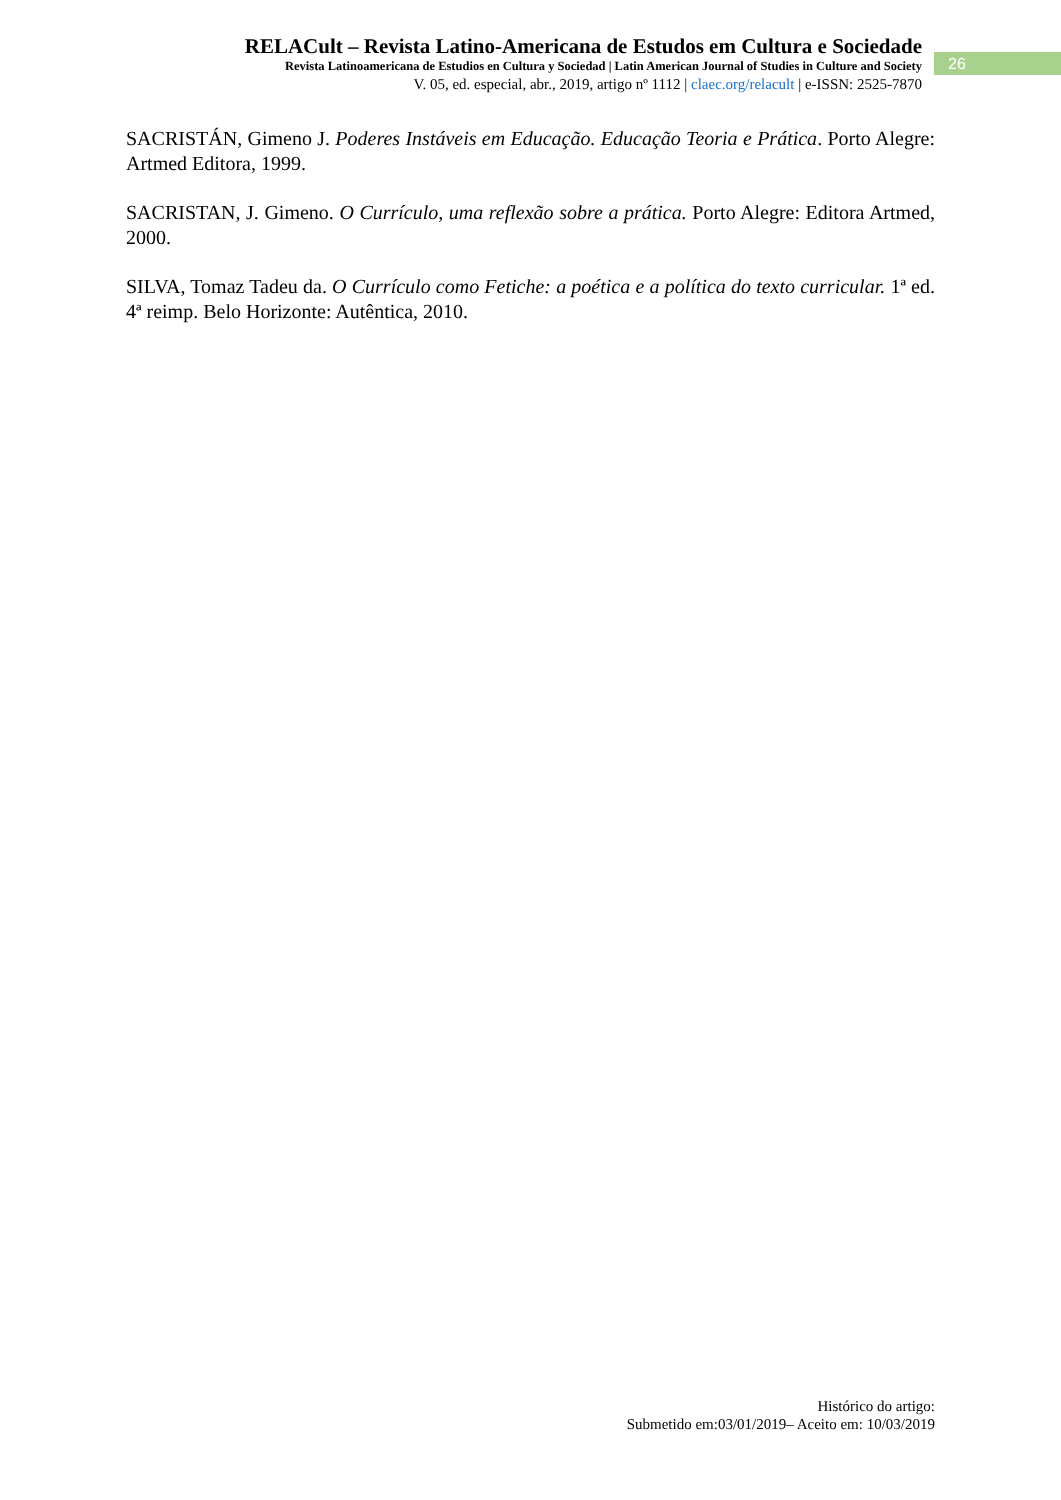RELACult – Revista Latino-Americana de Estudos em Cultura e Sociedade
Revista Latinoamericana de Estudios en Cultura y Sociedad | Latin American Journal of Studies in Culture and Society
V. 05, ed. especial, abr., 2019, artigo nº 1112 | claec.org/relacult | e-ISSN: 2525-7870
26
SACRISTÁN, Gimeno J. Poderes Instáveis em Educação. Educação Teoria e Prática. Porto Alegre: Artmed Editora, 1999.
SACRISTAN, J. Gimeno. O Currículo, uma reflexão sobre a prática. Porto Alegre: Editora Artmed, 2000.
SILVA, Tomaz Tadeu da. O Currículo como Fetiche: a poética e a política do texto curricular. 1ª ed. 4ª reimp. Belo Horizonte: Autêntica, 2010.
Histórico do artigo:
Submetido em:03/01/2019– Aceito em: 10/03/2019